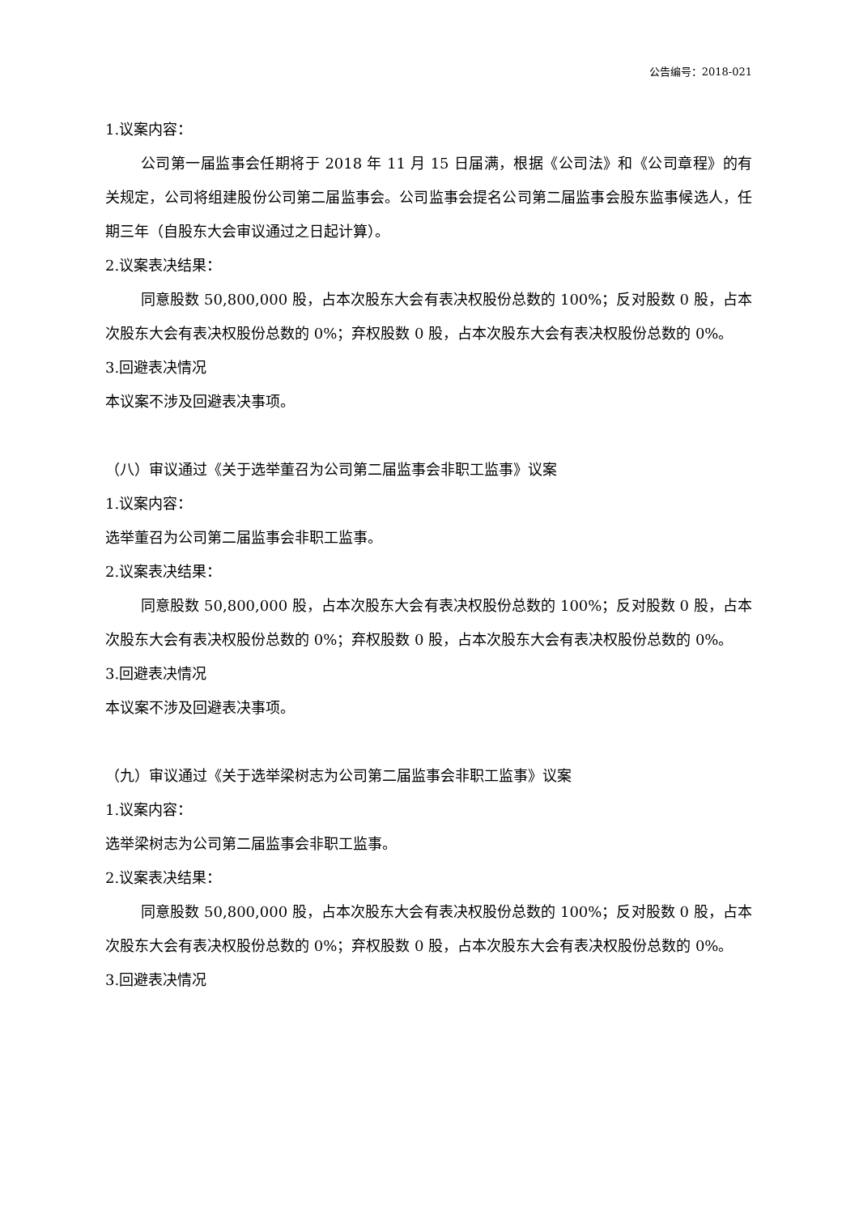公告编号：2018-021
1.议案内容：
公司第一届监事会任期将于 2018 年 11 月 15 日届满，根据《公司法》和《公司章程》的有关规定，公司将组建股份公司第二届监事会。公司监事会提名公司第二届监事会股东监事候选人，任期三年（自股东大会审议通过之日起计算）。
2.议案表决结果：
同意股数 50,800,000 股，占本次股东大会有表决权股份总数的 100%；反对股数 0 股，占本次股东大会有表决权股份总数的 0%；弃权股数 0 股，占本次股东大会有表决权股份总数的 0%。
3.回避表决情况
本议案不涉及回避表决事项。
（八）审议通过《关于选举董召为公司第二届监事会非职工监事》议案
1.议案内容：
选举董召为公司第二届监事会非职工监事。
2.议案表决结果：
同意股数 50,800,000 股，占本次股东大会有表决权股份总数的 100%；反对股数 0 股，占本次股东大会有表决权股份总数的 0%；弃权股数 0 股，占本次股东大会有表决权股份总数的 0%。
3.回避表决情况
本议案不涉及回避表决事项。
（九）审议通过《关于选举梁树志为公司第二届监事会非职工监事》议案
1.议案内容：
选举梁树志为公司第二届监事会非职工监事。
2.议案表决结果：
同意股数 50,800,000 股，占本次股东大会有表决权股份总数的 100%；反对股数 0 股，占本次股东大会有表决权股份总数的 0%；弃权股数 0 股，占本次股东大会有表决权股份总数的 0%。
3.回避表决情况